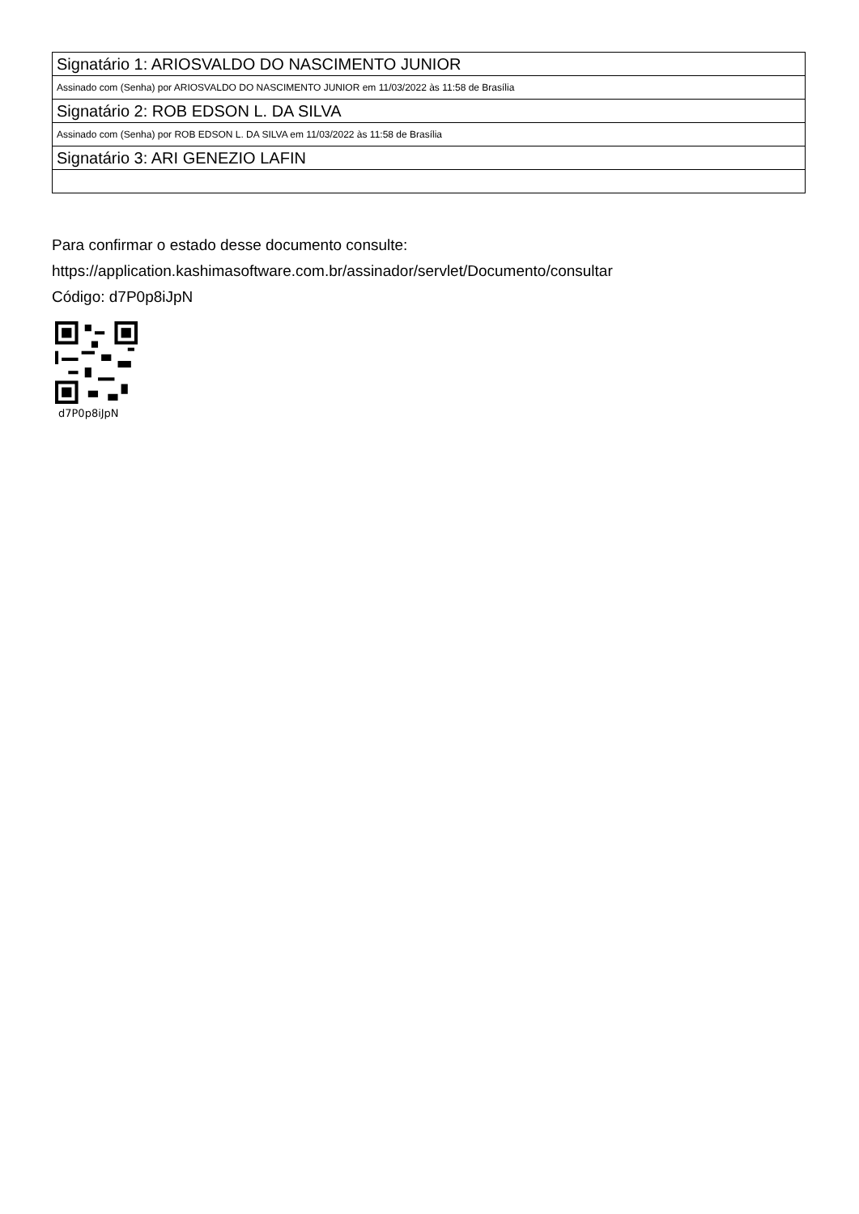| Signatário 1: ARIOSVALDO DO NASCIMENTO JUNIOR |
| Assinado com (Senha) por ARIOSVALDO DO NASCIMENTO JUNIOR em 11/03/2022 às 11:58 de Brasília |
| Signatário 2: ROB EDSON L. DA SILVA |
| Assinado com (Senha) por ROB EDSON L. DA SILVA em 11/03/2022 às 11:58 de Brasília |
| Signatário 3: ARI GENEZIO LAFIN |
Para confirmar o estado desse documento consulte:
https://application.kashimasoftware.com.br/assinador/servlet/Documento/consultar
Código: d7P0p8iJpN
d7P0p8iJpN